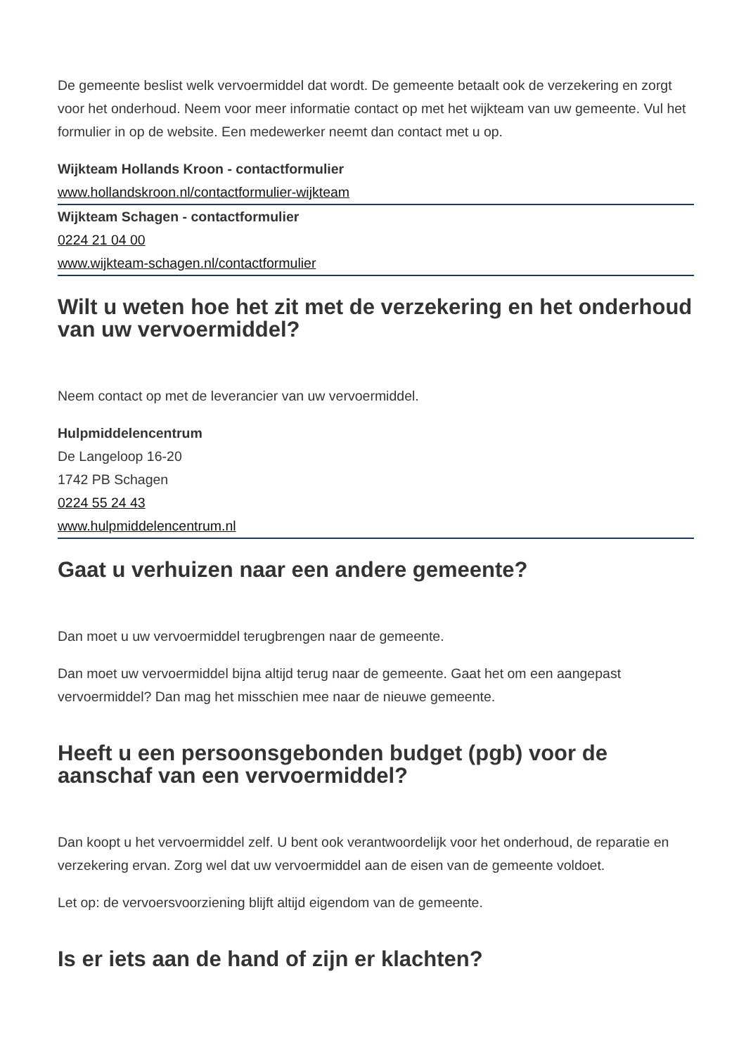De gemeente beslist welk vervoermiddel dat wordt. De gemeente betaalt ook de verzekering en zorgt voor het onderhoud. Neem voor meer informatie contact op met het wijkteam van uw gemeente. Vul het formulier in op de website. Een medewerker neemt dan contact met u op.
Wijkteam Hollands Kroon - contactformulier
www.hollandskroon.nl/contactformulier-wijkteam
Wijkteam Schagen - contactformulier
0224 21 04 00
www.wijkteam-schagen.nl/contactformulier
Wilt u weten hoe het zit met de verzekering en het onderhoud van uw vervoermiddel?
Neem contact op met de leverancier van uw vervoermiddel.
Hulpmiddelencentrum
De Langeloop 16-20
1742 PB Schagen
0224 55 24 43
www.hulpmiddelencentrum.nl
Gaat u verhuizen naar een andere gemeente?
Dan moet u uw vervoermiddel terugbrengen naar de gemeente.
Dan moet uw vervoermiddel bijna altijd terug naar de gemeente. Gaat het om een aangepast vervoermiddel? Dan mag het misschien mee naar de nieuwe gemeente.
Heeft u een persoonsgebonden budget (pgb) voor de aanschaf van een vervoermiddel?
Dan koopt u het vervoermiddel zelf. U bent ook verantwoordelijk voor het onderhoud, de reparatie en verzekering ervan. Zorg wel dat uw vervoermiddel aan de eisen van de gemeente voldoet.
Let op: de vervoersvoorziening blijft altijd eigendom van de gemeente.
Is er iets aan de hand of zijn er klachten?